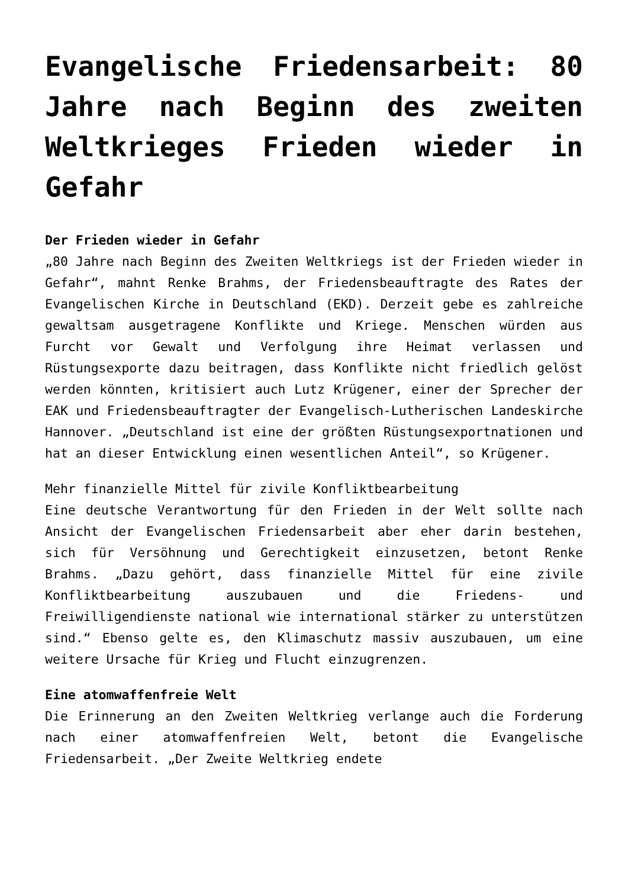Evangelische Friedensarbeit: 80 Jahre nach Beginn des zweiten Weltkrieges Frieden wieder in Gefahr
Der Frieden wieder in Gefahr
„80 Jahre nach Beginn des Zweiten Weltkriegs ist der Frieden wieder in Gefahr“, mahnt Renke Brahms, der Friedensbeauftragte des Rates der Evangelischen Kirche in Deutschland (EKD). Derzeit gebe es zahlreiche gewaltsam ausgetragene Konflikte und Kriege. Menschen würden aus Furcht vor Gewalt und Verfolgung ihre Heimat verlassen und Rüstungsexporte dazu beitragen, dass Konflikte nicht friedlich gelöst werden könnten, kritisiert auch Lutz Krügener, einer der Sprecher der EAK und Friedensbeauftragter der Evangelisch-Lutherischen Landeskirche Hannover. „Deutschland ist eine der größten Rüstungsexportnationen und hat an dieser Entwicklung einen wesentlichen Anteil“, so Krügener.
Mehr finanzielle Mittel für zivile Konfliktbearbeitung
Eine deutsche Verantwortung für den Frieden in der Welt sollte nach Ansicht der Evangelischen Friedensarbeit aber eher darin bestehen, sich für Versöhnung und Gerechtigkeit einzusetzen, betont Renke Brahms. „Dazu gehört, dass finanzielle Mittel für eine zivile Konfliktbearbeitung auszubauen und die Friedens- und Freiwilligendienste national wie international stärker zu unterstützen sind.“ Ebenso gelte es, den Klimaschutz massiv auszubauen, um eine weitere Ursache für Krieg und Flucht einzugrenzen.
Eine atomwaffenfreie Welt
Die Erinnerung an den Zweiten Weltkrieg verlange auch die Forderung nach einer atomwaffenfreien Welt, betont die Evangelische Friedensarbeit. „Der Zweite Weltkrieg endete